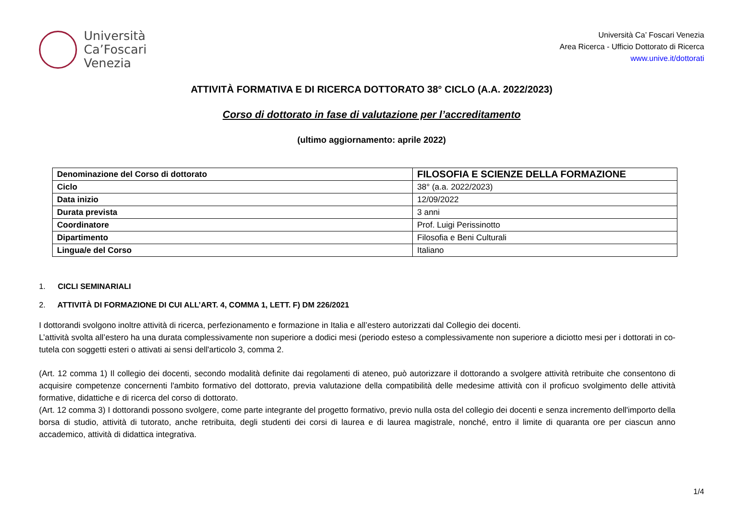Università
Ca’Foscari
Venezia
Università Ca’ Foscari Venezia
Area Ricerca - Ufficio Dottorato di Ricerca
www.unive.it/dottorati
ATTIVITÀ FORMATIVA E DI RICERCA DOTTORATO 38° CICLO (A.A. 2022/2023)
Corso di dottorato in fase di valutazione per l’accreditamento
(ultimo aggiornamento: aprile 2022)
| Denominazione del Corso di dottorato | FILOSOFIA E SCIENZE DELLA FORMAZIONE |
| Ciclo | 38° (a.a. 2022/2023) |
| Data inizio | 12/09/2022 |
| Durata prevista | 3 anni |
| Coordinatore | Prof. Luigi Perissinotto |
| Dipartimento | Filosofia e Beni Culturali |
| Lingua/e del Corso | Italiano |
1. CICLI SEMINARIALI
2. ATTIVITÀ DI FORMAZIONE DI CUI ALL’ART. 4, COMMA 1, LETT. F) DM 226/2021
I dottorandi svolgono inoltre attività di ricerca, perfezionamento e formazione in Italia e all’estero autorizzati dal Collegio dei docenti.
L’attività svolta all’estero ha una durata complessivamente non superiore a dodici mesi (periodo esteso a complessivamente non superiore a diciotto mesi per i dottorati in co-tutela con soggetti esteri o attivati ai sensi dell'articolo 3, comma 2.
(Art. 12 comma 1) Il collegio dei docenti, secondo modalità definite dai regolamenti di ateneo, può autorizzare il dottorando a svolgere attività retribuite che consentono di acquisire competenze concernenti l'ambito formativo del dottorato, previa valutazione della compatibilità delle medesime attività con il proficuo svolgimento delle attività formative, didattiche e di ricerca del corso di dottorato.
(Art. 12 comma 3) I dottorandi possono svolgere, come parte integrante del progetto formativo, previo nulla osta del collegio dei docenti e senza incremento dell'importo della borsa di studio, attività di tutorato, anche retribuita, degli studenti dei corsi di laurea e di laurea magistrale, nonché, entro il limite di quaranta ore per ciascun anno accademico, attività di didattica integrativa.
1/4